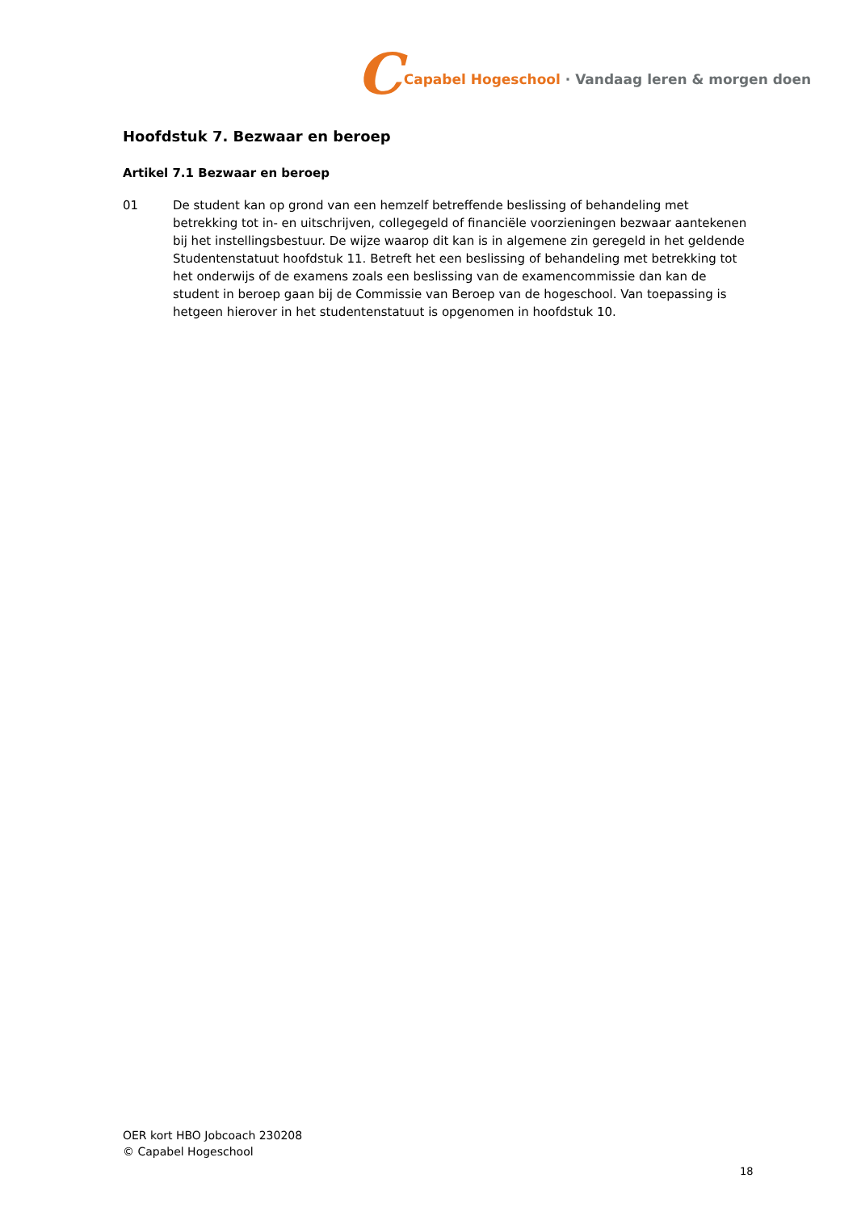C Capabel Hogeschool · Vandaag leren & morgen doen
Hoofdstuk 7. Bezwaar en beroep
Artikel 7.1 Bezwaar en beroep
01 De student kan op grond van een hemzelf betreffende beslissing of behandeling met betrekking tot in- en uitschrijven, collegegeld of financiële voorzieningen bezwaar aantekenen bij het instellingsbestuur. De wijze waarop dit kan is in algemene zin geregeld in het geldende Studentenstatuut hoofdstuk 11. Betreft het een beslissing of behandeling met betrekking tot het onderwijs of de examens zoals een beslissing van de examencommissie dan kan de student in beroep gaan bij de Commissie van Beroep van de hogeschool. Van toepassing is hetgeen hierover in het studentenstatuut is opgenomen in hoofdstuk 10.
OER kort HBO Jobcoach 230208
© Capabel Hogeschool
18